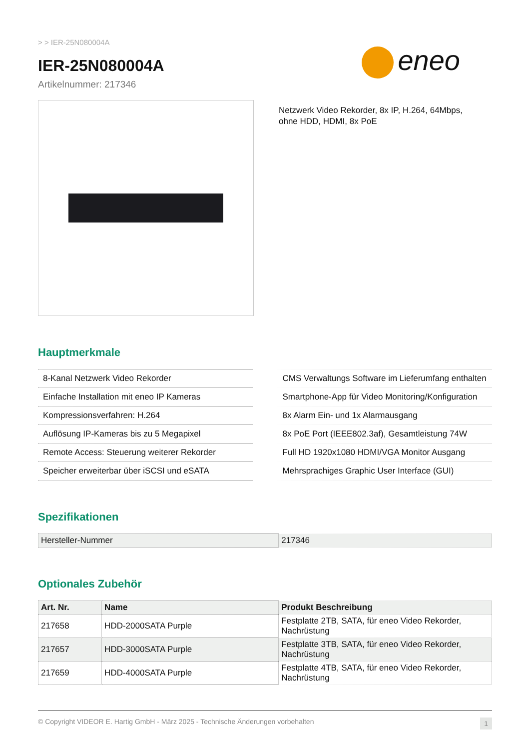> > IER-25N080004A
eneo
IER-25N080004A
Artikelnummer: 217346
Netzwerk Video Rekorder, 8x IP, H.264, 64Mbps,
ohne HDD, HDMI, 8x PoE
Hauptmerkmale
8-Kanal Netzwerk Video Rekorder
Einfache Installation mit eneo IP Kameras
Kompressionsverfahren: H.264
Auflösung IP-Kameras bis zu 5 Megapixel
Remote Access: Steuerung weiterer Rekorder
Speicher erweiterbar über iSCSI und eSATA
CMS Verwaltungs Software im Lieferumfang enthalten
Smartphone-App für Video Monitoring/Konfiguration
8x Alarm Ein- und 1x Alarmausgang
8x PoE Port (IEEE802.3af), Gesamtleistung 74W
Full HD 1920x1080 HDMI/VGA Monitor Ausgang
Mehrsprachiges Graphic User Interface (GUI)
Spezifikationen
| Hersteller-Nummer | 217346 |
Optionales Zubehör
| Art. Nr. | Name | Produkt Beschreibung |
| --- | --- | --- |
| 217658 | HDD-2000SATA Purple | Festplatte 2TB, SATA, für eneo Video Rekorder, Nachrüstung |
| 217657 | HDD-3000SATA Purple | Festplatte 3TB, SATA, für eneo Video Rekorder, Nachrüstung |
| 217659 | HDD-4000SATA Purple | Festplatte 4TB, SATA, für eneo Video Rekorder, Nachrüstung |
© Copyright VIDEOR E. Hartig GmbH - März 2025 - Technische Änderungen vorbehalten 1